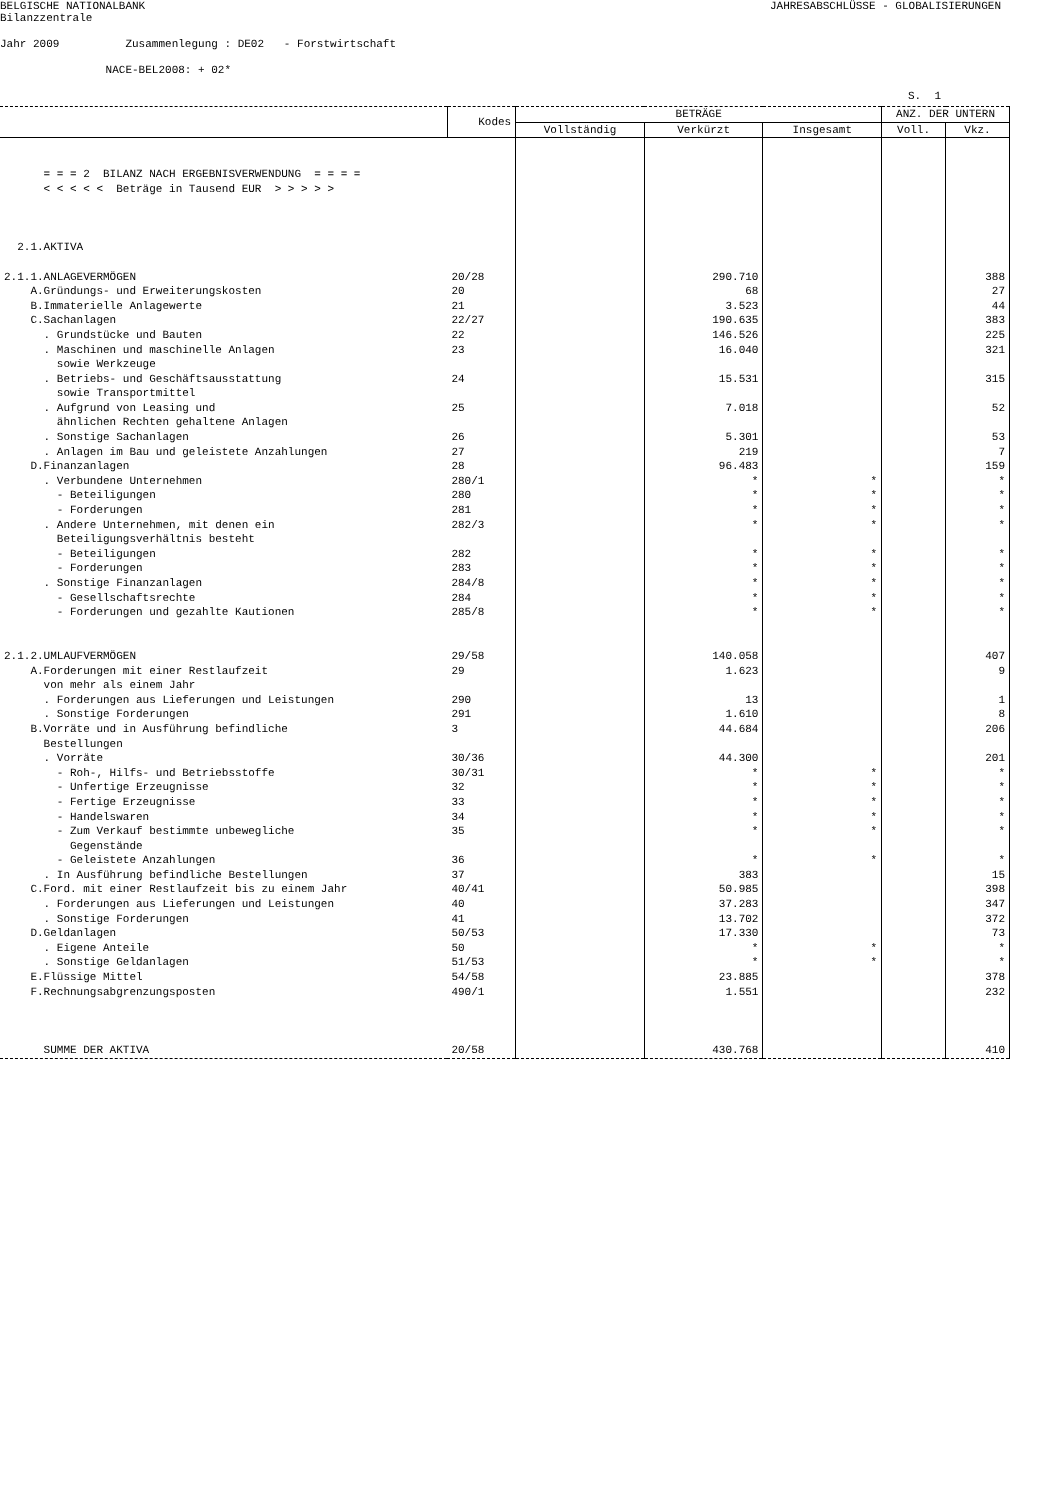BELGISCHE NATIONALBANK
JAHRESABSCHLÜSSE - GLOBALISIERUNGEN
Bilanzzentrale
Jahr 2009 Zusammenlegung : DE02 - Forstwirtschaft
NACE-BEL2008: + 02*
S. 1
| | Kodes | BETRÄGE | | | ANZ. DER UNTERN | |
| --- | --- | --- | --- | --- | --- | --- |
| | | Vollständig | Verkürzt | Insgesamt | Voll. | Vkz. |
| = = = 2 BILANZ NACH ERGEBNISVERWENDUNG = = = = < < < < < Beträge in Tausend EUR > > > > > 2.1.AKTIVA | | | | | | |
| 2.1.1.ANLAGEVERMÖGEN | 20/28 | | 290.710 | | | 388 |
| A.Gründungs- und Erweiterungskosten | 20 | | 68 | | | 27 |
| B.Immaterielle Anlagewerte | 21 | | 3.523 | | | 44 |
| C.Sachanlagen | 22/27 | | 190.635 | | | 383 |
| . Grundstücke und Bauten | 22 | | 146.526 | | | 225 |
| . Maschinen und maschinelle Anlagen sowie Werkzeuge | 23 | | 16.040 | | | 321 |
| . Betriebs- und Geschäftsausstattung sowie Transportmittel | 24 | | 15.531 | | | 315 |
| . Aufgrund von Leasing und ähnlichen Rechten gehaltene Anlagen | 25 | | 7.018 | | | 52 |
| . Sonstige Sachanlagen | 26 | | 5.301 | | | 53 |
| . Anlagen im Bau und geleistete Anzahlungen | 27 | | 219 | | | 7 |
| D.Finanzanlagen | 28 | | 96.483 | | | 159 |
| . Verbundene Unternehmen | 280/1 | | * | * | | * |
| - Beteiligungen | 280 | | * | * | | * |
| - Forderungen | 281 | | * | * | | * |
| . Andere Unternehmen, mit denen ein Beteiligungsverhältnis besteht | 282/3 | | * | * | | * |
| - Beteiligungen | 282 | | * | * | | * |
| - Forderungen | 283 | | * | * | | * |
| . Sonstige Finanzanlagen | 284/8 | | * | * | | * |
| - Gesellschaftsrechte | 284 | | * | * | | * |
| - Forderungen und gezahlte Kautionen | 285/8 | | * | * | | * |
| 2.1.2.UMLAUFVERMÖGEN | 29/58 | | 140.058 | | | 407 |
| A.Forderungen mit einer Restlaufzeit von mehr als einem Jahr | 29 | | 1.623 | | | 9 |
| . Forderungen aus Lieferungen und Leistungen | 290 | | 13 | | | 1 |
| . Sonstige Forderungen | 291 | | 1.610 | | | 8 |
| B.Vorräte und in Ausführung befindliche Bestellungen | 3 | | 44.684 | | | 206 |
| . Vorräte | 30/36 | | 44.300 | | | 201 |
| - Roh-, Hilfs- und Betriebsstoffe | 30/31 | | * | * | | * |
| - Unfertige Erzeugnisse | 32 | | * | * | | * |
| - Fertige Erzeugnisse | 33 | | * | * | | * |
| - Handelswaren | 34 | | * | * | | * |
| - Zum Verkauf bestimmte unbewegliche Gegenstände | 35 | | * | * | | * |
| - Geleistete Anzahlungen | 36 | | * | * | | * |
| . In Ausführung befindliche Bestellungen | 37 | | 383 | | | 15 |
| C.Ford. mit einer Restlaufzeit bis zu einem Jahr | 40/41 | | 50.985 | | | 398 |
| . Forderungen aus Lieferungen und Leistungen | 40 | | 37.283 | | | 347 |
| . Sonstige Forderungen | 41 | | 13.702 | | | 372 |
| D.Geldanlagen | 50/53 | | 17.330 | | | 73 |
| . Eigene Anteile | 50 | | * | * | | * |
| . Sonstige Geldanlagen | 51/53 | | * | * | | * |
| E.Flüssige Mittel | 54/58 | | 23.885 | | | 378 |
| F.Rechnungsabgrenzungsposten | 490/1 | | 1.551 | | | 232 |
| SUMME DER AKTIVA | 20/58 | | 430.768 | | | 410 |